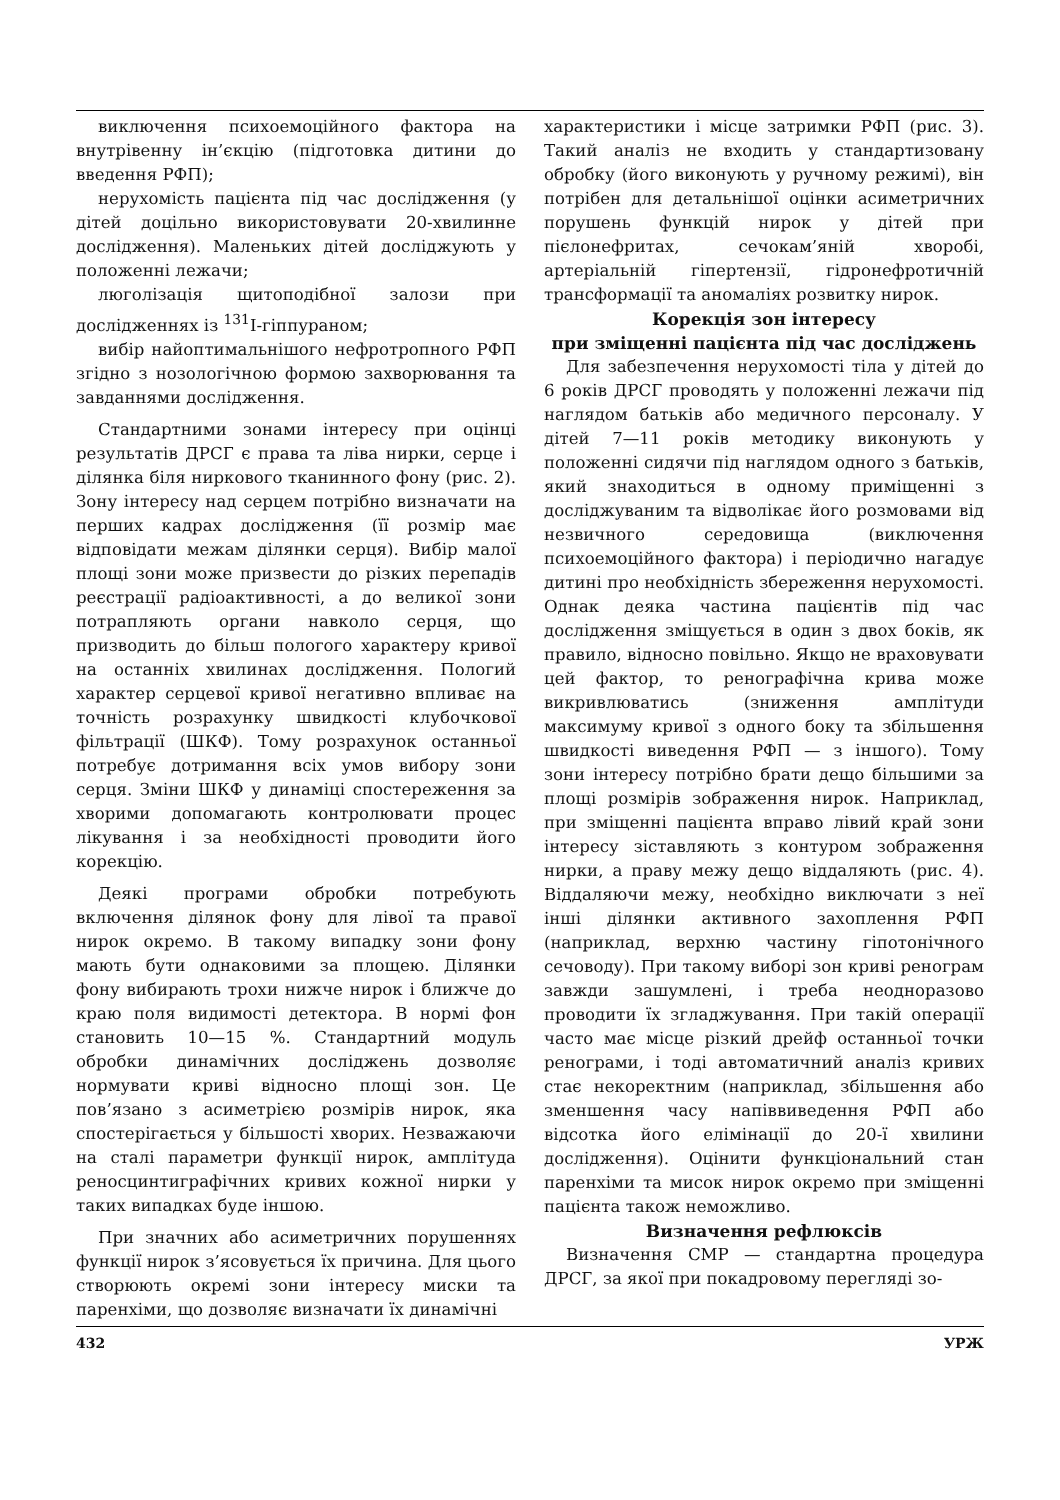виключення психоемоційного фактора на внутрівенну ін’єкцію (підготовка дитини до введення РФП);
нерухомість пацієнта під час дослідження (у дітей доцільно використовувати 20-хвилинне дослідження). Маленьких дітей досліджують у положенні лежачи;
люголізація щитоподібної залози при дослідженнях із <sup>131</sup>I-гіппураном;
вибір найоптимальнішого нефротропного РФП згідно з нозологічною формою захворювання та завданнями дослідження.
Стандартними зонами інтересу при оцінці результатів ДРСГ є права та ліва нирки, серце і ділянка біля ниркового тканинного фону (рис. 2). Зону інтересу над серцем потрібно визначати на перших кадрах дослідження (її розмір має відповідати межам ділянки серця). Вибір малої площі зони може призвести до різких перепадів реєстрації радіоактивності, а до великої зони потрапляють органи навколо серця, що призводить до більш пологого характеру кривої на останніх хвилинах дослідження. Пологий характер серцевої кривої негативно впливає на точність розрахунку швидкості клубочкової фільтрації (ШКФ). Тому розрахунок останньої потребує дотримання всіх умов вибору зони серця. Зміни ШКФ у динаміці спостереження за хворими допомагають контролювати процес лікування і за необхідності проводити його корекцію.
Деякі програми обробки потребують включення ділянок фону для лівої та правої нирок окремо. В такому випадку зони фону мають бути однаковими за площею. Ділянки фону вибирають трохи нижче нирок і ближче до краю поля видимості детектора. В нормі фон становить 10—15 %. Стандартний модуль обробки динамічних досліджень дозволяє нормувати криві відносно площі зон. Це пов’язано з асиметрією розмірів нирок, яка спостерігається у більшості хворих. Незважаючи на сталі параметри функції нирок, амплітуда реносцинтиграфічних кривих кожної нирки у таких випадках буде іншою.
При значних або асиметричних порушеннях функції нирок з’ясовується їх причина. Для цього створюють окремі зони інтересу миски та паренхіми, що дозволяє визначати їх динамічні
характеристики і місце затримки РФП (рис. 3). Такий аналіз не входить у стандартизовану обробку (його виконують у ручному режимі), він потрібен для детальнішої оцінки асиметричних порушень функцій нирок у дітей при пієлонефритах, сечокам’яній хворобі, артеріальній гіпертензії, гідронефротичній трансформації та аномаліях розвитку нирок.
Корекція зон інтересу
при зміщенні пацієнта під час досліджень
Для забезпечення нерухомості тіла у дітей до 6 років ДРСГ проводять у положенні лежачи під наглядом батьків або медичного персоналу. У дітей 7—11 років методику виконують у положенні сидячи під наглядом одного з батьків, який знаходиться в одному приміщенні з досліджуваним та відволікає його розмовами від незвичного середовища (виключення психоемоційного фактора) і періодично нагадує дитині про необхідність збереження нерухомості. Однак деяка частина пацієнтів під час дослідження зміщується в один з двох боків, як правило, відносно повільно. Якщо не враховувати цей фактор, то ренографічна крива може викривлюватись (зниження амплітуди максимуму кривої з одного боку та збільшення швидкості виведення РФП — з іншого). Тому зони інтересу потрібно брати дещо більшими за площі розмірів зображення нирок. Наприклад, при зміщенні пацієнта вправо лівий край зони інтересу зіставляють з контуром зображення нирки, а праву межу дещо віддаляють (рис. 4). Віддаляючи межу, необхідно виключати з неї інші ділянки активного захоплення РФП (наприклад, верхню частину гіпотонічного сечоводу). При такому виборі зон криві ренограм завжди зашумлені, і треба неодноразово проводити їх згладжування. При такій операції часто має місце різкий дрейф останньої точки ренограми, і тоді автоматичний аналіз кривих стає некоректним (наприклад, збільшення або зменшення часу напіввиведення РФП або відсотка його елімінації до 20-ї хвилини дослідження). Оцінити функціональний стан паренхіми та мисок нирок окремо при зміщенні пацієнта також неможливо.
Визначення рефлюксів
Визначення СМР — стандартна процедура ДРСГ, за якої при покадровому перегляді зо-
432 УРЖ